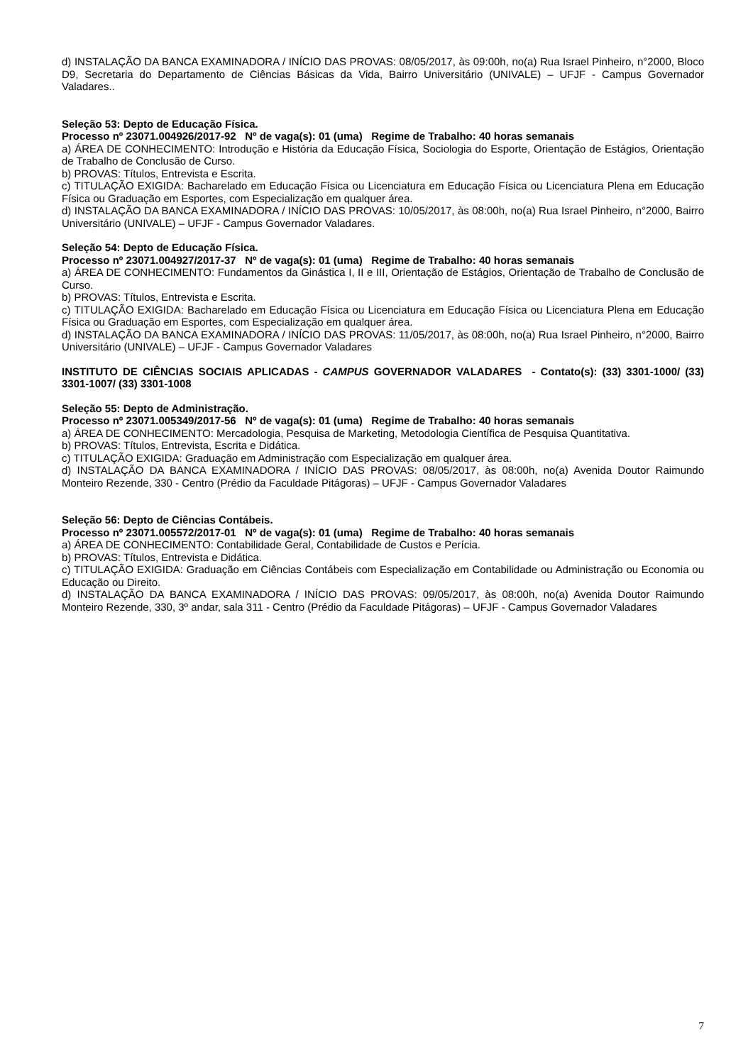d) INSTALAÇÃO DA BANCA EXAMINADORA / INÍCIO DAS PROVAS: 08/05/2017, às 09:00h, no(a) Rua Israel Pinheiro, n°2000, Bloco D9, Secretaria do Departamento de Ciências Básicas da Vida, Bairro Universitário (UNIVALE) – UFJF - Campus Governador Valadares..
Seleção 53: Depto de Educação Física.
Processo nº 23071.004926/2017-92 Nº de vaga(s): 01 (uma) Regime de Trabalho: 40 horas semanais
a) ÁREA DE CONHECIMENTO: Introdução e História da Educação Física, Sociologia do Esporte, Orientação de Estágios, Orientação de Trabalho de Conclusão de Curso.
b) PROVAS: Títulos, Entrevista e Escrita.
c) TITULAÇÃO EXIGIDA: Bacharelado em Educação Física ou Licenciatura em Educação Física ou Licenciatura Plena em Educação Física ou Graduação em Esportes, com Especialização em qualquer área.
d) INSTALAÇÃO DA BANCA EXAMINADORA / INÍCIO DAS PROVAS: 10/05/2017, às 08:00h, no(a) Rua Israel Pinheiro, n°2000, Bairro Universitário (UNIVALE) – UFJF - Campus Governador Valadares.
Seleção 54: Depto de Educação Física.
Processo nº 23071.004927/2017-37 Nº de vaga(s): 01 (uma) Regime de Trabalho: 40 horas semanais
a) ÁREA DE CONHECIMENTO: Fundamentos da Ginástica I, II e III, Orientação de Estágios, Orientação de Trabalho de Conclusão de Curso.
b) PROVAS: Títulos, Entrevista e Escrita.
c) TITULAÇÃO EXIGIDA: Bacharelado em Educação Física ou Licenciatura em Educação Física ou Licenciatura Plena em Educação Física ou Graduação em Esportes, com Especialização em qualquer área.
d) INSTALAÇÃO DA BANCA EXAMINADORA / INÍCIO DAS PROVAS: 11/05/2017, às 08:00h, no(a) Rua Israel Pinheiro, n°2000, Bairro Universitário (UNIVALE) – UFJF - Campus Governador Valadares
INSTITUTO DE CIÊNCIAS SOCIAIS APLICADAS - CAMPUS GOVERNADOR VALADARES - Contato(s): (33) 3301-1000/ (33) 3301-1007/ (33) 3301-1008
Seleção 55: Depto de Administração.
Processo nº 23071.005349/2017-56 Nº de vaga(s): 01 (uma) Regime de Trabalho: 40 horas semanais
a) ÁREA DE CONHECIMENTO: Mercadologia, Pesquisa de Marketing, Metodologia Científica de Pesquisa Quantitativa.
b) PROVAS: Títulos, Entrevista, Escrita e Didática.
c) TITULAÇÃO EXIGIDA: Graduação em Administração com Especialização em qualquer área.
d) INSTALAÇÃO DA BANCA EXAMINADORA / INÍCIO DAS PROVAS: 08/05/2017, às 08:00h, no(a) Avenida Doutor Raimundo Monteiro Rezende, 330 - Centro (Prédio da Faculdade Pitágoras) – UFJF - Campus Governador Valadares
Seleção 56: Depto de Ciências Contábeis.
Processo nº 23071.005572/2017-01 Nº de vaga(s): 01 (uma) Regime de Trabalho: 40 horas semanais
a) ÁREA DE CONHECIMENTO: Contabilidade Geral, Contabilidade de Custos e Perícia.
b) PROVAS: Títulos, Entrevista e Didática.
c) TITULAÇÃO EXIGIDA: Graduação em Ciências Contábeis com Especialização em Contabilidade ou Administração ou Economia ou Educação ou Direito.
d) INSTALAÇÃO DA BANCA EXAMINADORA / INÍCIO DAS PROVAS: 09/05/2017, às 08:00h, no(a) Avenida Doutor Raimundo Monteiro Rezende, 330, 3º andar, sala 311 - Centro (Prédio da Faculdade Pitágoras) – UFJF - Campus Governador Valadares
7